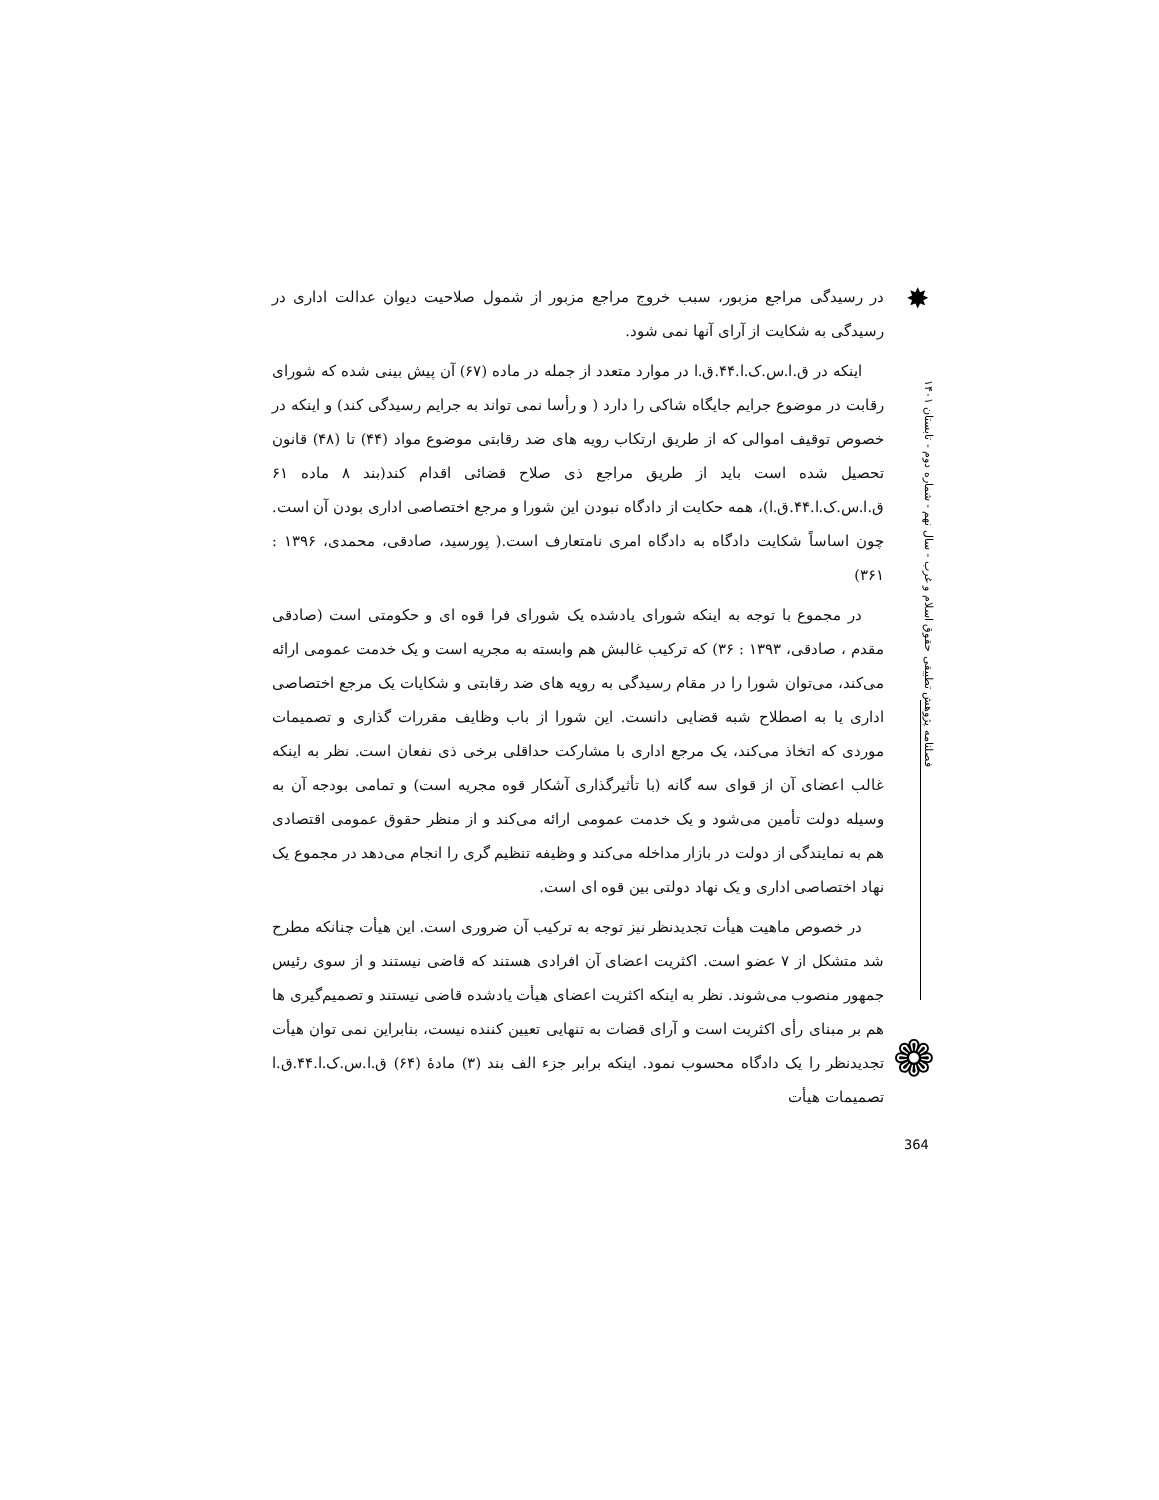✸
در رسیدگی مراجع مزبور، سبب خروج مراجع مزبور از شمول صلاحیت دیوان عدالت اداری در رسیدگی به شکایت از آرای آنها نمی شود.
اینکه در ق.ا.س.ک.ا.۴۴.ق.ا در موارد متعدد از جمله در ماده (۶۷) آن پیش بینی شده که شورای رقابت در موضوع جرایم جایگاه شاکی را دارد ( و رأسا نمی تواند به جرایم رسیدگی کند) و اینکه در خصوص توقیف اموالی که از طریق ارتکاب رویه های ضد رقابتی موضوع مواد (۴۴) تا (۴۸) قانون تحصیل شده است باید از طریق مراجع ذی صلاح قضائی اقدام کند(بند ۸ ماده ۶۱ ق.ا.س.ک.ا.۴۴.ق.ا)، همه حکایت از دادگاه نبودن این شورا و مرجع اختصاصی اداری بودن آن است. چون اساساً شکایت دادگاه به دادگاه امری نامتعارف است.( پورسید، صادقی، محمدی، ۱۳۹۶ : ۳۶۱)
در مجموع با توجه به اینکه شورای یادشده یک شورای فرا قوه ای و حکومتی است (صادقی مقدم ، صادقی، ۱۳۹۳ : ۳۶) که ترکیب غالبش هم وابسته به مجریه است و یک خدمت عمومی ارائه می‌کند، می‌توان شورا را در مقام رسیدگی به رویه های ضد رقابتی و شکایات یک مرجع اختصاصی اداری یا به اصطلاح شبه قضایی دانست. این شورا از باب وظایف مقررات گذاری و تصمیمات موردی که اتخاذ می‌کند، یک مرجع اداری با مشارکت حداقلی برخی ذی نفعان است. نظر به اینکه غالب اعضای آن از قوای سه گانه (با تأثیرگذاری آشکار قوه مجریه است) و تمامی بودجه آن به وسیله دولت تأمین می‌شود و یک خدمت عمومی ارائه می‌کند و از منظر حقوق عمومی اقتصادی هم به نمایندگی از دولت در بازار مداخله می‌کند و وظیفه تنظیم گری را انجام می‌دهد در مجموع یک نهاد اختصاصی اداری و یک نهاد دولتی بین قوه ای است.
در خصوص ماهیت هیأت تجدیدنظر نیز توجه به ترکیب آن ضروری است. این هیأت چنانکه مطرح شد متشکل از ۷ عضو است. اکثریت اعضای آن افرادی هستند که قاضی نیستند و از سوی رئیس جمهور منصوب می‌شوند. نظر به اینکه اکثریت اعضای هیأت یادشده قاضی نیستند و تصمیم‌گیری ها هم بر مبنای رأی اکثریت است و آرای قضات به تنهایی تعیین کننده نیست، بنابراین نمی توان هیأت تجدیدنظر را یک دادگاه محسوب نمود. اینکه برابر جزء الف بند (۳) مادهٔ (۶۴) ق.ا.س.ک.ا.۴۴.ق.ا تصمیمات هیأت
فصلنامه پژوهش تطبیقی حقوق اسلام و غرب - سال نهم - شماره دوم - تابستان ۱۴۰۱
❁
364